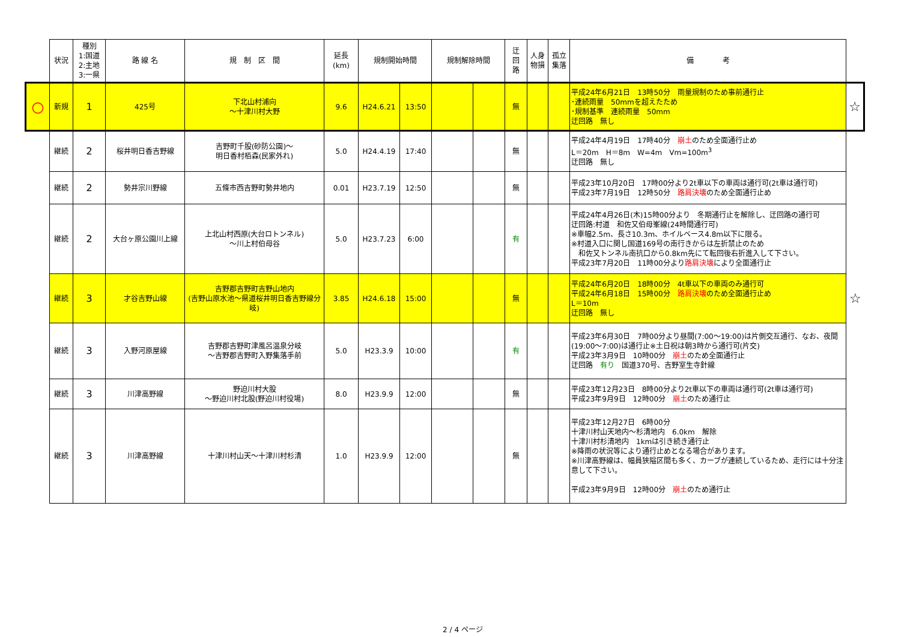| | 状況 | 種別 1:国道 2:主地 3:一県 | 路 線 名 | 規 制 区 間 | 延長 (km) | 規制開始時間 | | 規制解除時間 | | 迂 回 路 | 人身 物損 | 孤立 集落 | 備 考 | |
| ○ | 新規 | 1 | 425号 | 下北山村浦向 ～十津川村大野 | 9.6 | H24.6.21 | 13:50 | | | 無 | | | 平成24年6月21日 13時50分 雨量規制のため事前通行止 ･連続雨量 50mmを超えたため ･規制基準 連続雨量 50mm 迂回路 無し | ☆ |
| | 継続 | 2 | 桜井明日香吉野線 | 吉野町千股(砂防公園)～ 明日香村栢森(民家外れ) | 5.0 | H24.4.19 | 17:40 | | | 無 | | | 平成24年4月19日 17時40分 崩土 のため全面通行止め L＝20m H＝8m W=4m Vm=100m<sup>3</sup> 迂回路 無し | |
| | 継続 | 2 | 勢井宗川野線 | 五條市西吉野町勢井地内 | 0.01 | H23.7.19 | 12:50 | | | 無 | | | 平成23年10月20日 17時00分より2t車以下の車両は通行可(2t車は通行可) 平成23年7月19日 12時50分 路肩決壊 のため全面通行止め | |
| | 継続 | 2 | 大台ヶ原公園川上線 | 上北山村西原(大台ロトンネル) ～川上村伯母谷 | 5.0 | H23.7.23 | 6:00 | | | 有 | | | 平成24年4月26日(木)15時00分より 冬期通行止を解除し、迂回路の通行可 迂回路:村道 和佐又伯母峯線(24時間通行可) ※車幅2.5m、長さ10.3m、ホイルベース4.8m以下に限る。 ※村道入口に関し国道169号の南行きからは左折禁止のため 和佐又トンネル南抗口から0.8km先にて転回後右折進入して下さい。 平成23年7月20日 11時00分より 路肩決壊 により全面通行止 | |
| | 継続 | 3 | 才谷吉野山線 | 吉野郡吉野町吉野山地内 (吉野山原水池～県道桜井明日香吉野線分岐) | 3.85 | H24.6.18 | 15:00 | | | 無 | | | 平成24年6月20日 18時00分 4t車以下の車両のみ通行可 平成24年6月18日 15時00分 路肩決壊 のため全面通行止め L＝10m 迂回路 無し | ☆ |
| | 継続 | 3 | 入野河原屋線 | 吉野郡吉野町津風呂温泉分岐 ～吉野郡吉野町入野集落手前 | 5.0 | H23.3.9 | 10:00 | | | 有 | | | 平成23年6月30日 7時00分より昼間(7:00～19:00)は片側交互通行、なお、夜間(19:00～7:00)は通行止※土日祝は朝3時から通行可(片交) 平成23年3月9日 10時00分 崩土 のため全面通行止 迂回路 有り 国道370号、吉野室生寺針線 | |
| | 継続 | 3 | 川津高野線 | 野迫川村大股 ～野迫川村北股(野迫川村役場) | 8.0 | H23.9.9 | 12:00 | | | 無 | | | 平成23年12月23日 8時00分より2t車以下の車両は通行可(2t車は通行可) 平成23年9月9日 12時00分 崩土 のため通行止 | |
| | 継続 | 3 | 川津高野線 | 十津川村山天～十津川村杉清 | 1.0 | H23.9.9 | 12:00 | | | 無 | | | 平成23年12月27日 6時00分 十津川村山天地内～杉清地内 6.0km 解除 十津川村杉清地内 1kmは引き続き通行止 ※降雨の状況等により通行止めとなる場合があります。 ※川津高野線は、幅員狭隘区間も多く、カーブが連続しているため、走行には十分注意して下さい。 平成23年9月9日 12時00分 崩土 のため通行止 | |
2 / 4 ページ